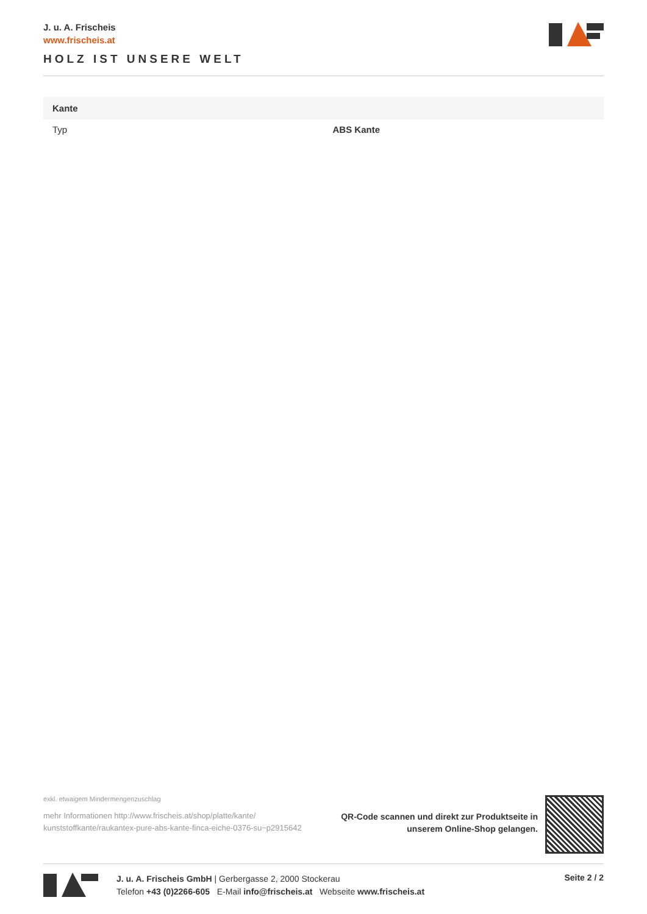J. u. A. Frischeis
www.frischeis.at
HOLZ IST UNSERE WELT
| Kante | |
| --- | --- |
| Typ | ABS Kante |
exkl. etwaigem Mindermengenzuschlag
mehr Informationen http://www.frischeis.at/shop/platte/kante/ kunststoffkante/raukantex-pure-abs-kante-finca-eiche-0376-su~p2915642
QR-Code scannen und direkt zur Produktseite in
unserem Online-Shop gelangen.
J. u. A. Frischeis GmbH | Gerbergasse 2, 2000 Stockerau
Telefon +43 (0)2266-605 E-Mail info@frischeis.at Webseite www.frischeis.at
Seite 2 / 2